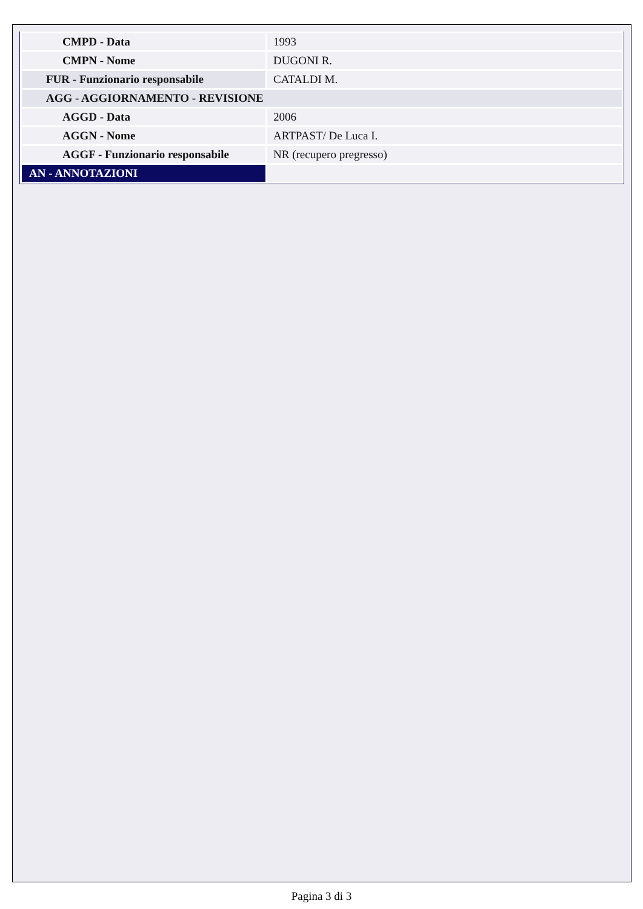| CMPD - Data | 1993 |
| CMPN - Nome | DUGONI R. |
| FUR - Funzionario responsabile | CATALDI M. |
| AGG - AGGIORNAMENTO - REVISIONE | |
| AGGD - Data | 2006 |
| AGGN - Nome | ARTPAST/ De Luca I. |
| AGGF - Funzionario responsabile | NR (recupero pregresso) |
| AN - ANNOTAZIONI | |
Pagina 3 di 3